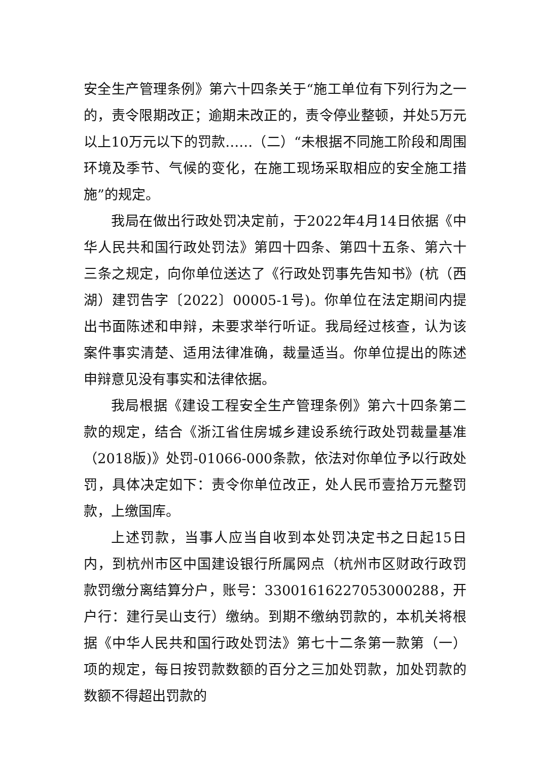安全生产管理条例》第六十四条关于“施工单位有下列行为之一的，责令限期改正；逾期未改正的，责令停业整顿，并处5万元以上10万元以下的罚款……（二）“未根据不同施工阶段和周围环境及季节、气候的变化，在施工现场采取相应的安全施工措施”的规定。
我局在做出行政处罚决定前，于2022年4月14日依据《中华人民共和国行政处罚法》第四十四条、第四十五条、第六十三条之规定，向你单位送达了《行政处罚事先告知书》(杭（西湖）建罚告字〔2022〕00005-1号)。你单位在法定期间内提出书面陈述和申辩，未要求举行听证。我局经过核查，认为该案件事实清楚、适用法律准确，裁量适当。你单位提出的陈述申辩意见没有事实和法律依据。
我局根据《建设工程安全生产管理条例》第六十四条第二款的规定，结合《浙江省住房城乡建设系统行政处罚裁量基准（2018版)》处罚-01066-000条款，依法对你单位予以行政处罚，具体决定如下：责令你单位改正，处人民币壹拾万元整罚款，上缴国库。
上述罚款，当事人应当自收到本处罚决定书之日起15日内，到杭州市区中国建设银行所属网点（杭州市区财政行政罚款罚缴分离结算分户，账号：33001616227053000288，开户行：建行吴山支行）缴纳。到期不缴纳罚款的，本机关将根据《中华人民共和国行政处罚法》第七十二条第一款第（一）项的规定，每日按罚款数额的百分之三加处罚款，加处罚款的数额不得超出罚款的